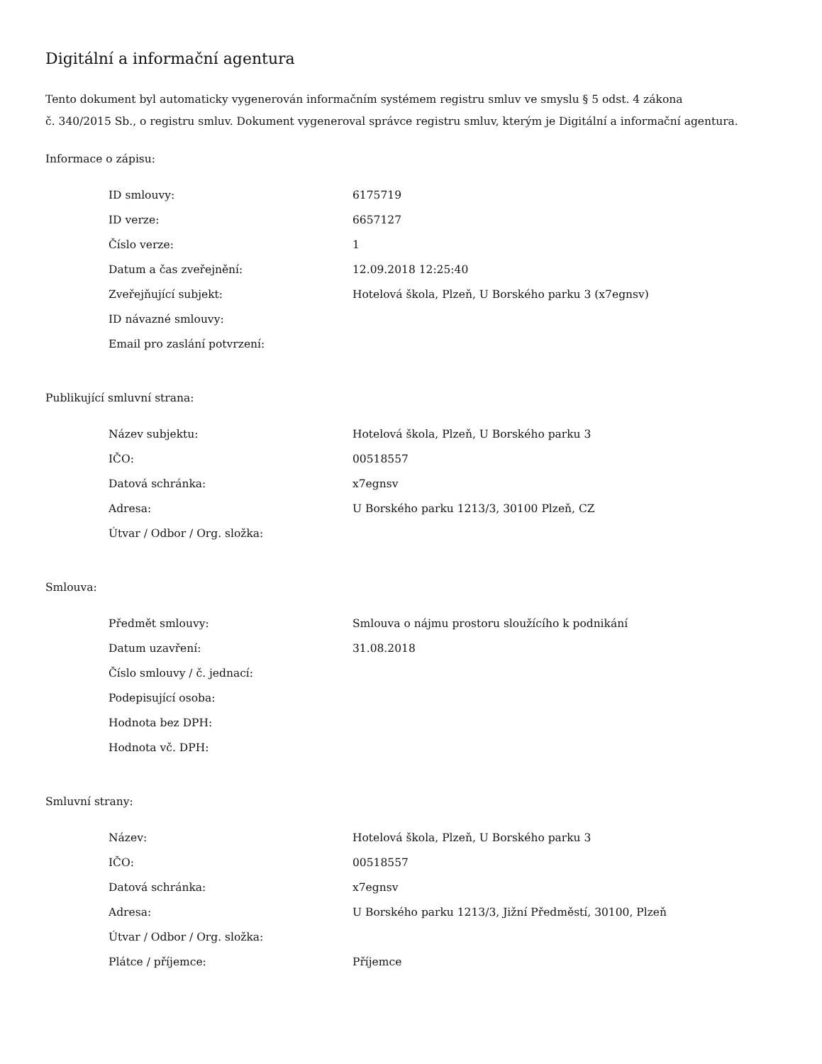Digitální a informační agentura
Tento dokument byl automaticky vygenerován informačním systémem registru smluv ve smyslu § 5 odst. 4 zákona
č. 340/2015 Sb., o registru smluv. Dokument vygeneroval správce registru smluv, kterým je Digitální a informační agentura.
Informace o zápisu:
| ID smlouvy: | 6175719 |
| ID verze: | 6657127 |
| Číslo verze: | 1 |
| Datum a čas zveřejnění: | 12.09.2018 12:25:40 |
| Zveřejňující subjekt: | Hotelová škola, Plzeň, U Borského parku 3 (x7egnsv) |
| ID návazné smlouvy: | |
| Email pro zaslání potvrzení: | |
Publikující smluvní strana:
| Název subjektu: | Hotelová škola, Plzeň, U Borského parku 3 |
| IČO: | 00518557 |
| Datová schránka: | x7egnsv |
| Adresa: | U Borského parku 1213/3, 30100 Plzeň, CZ |
| Útvar / Odbor / Org. složka: | |
Smlouva:
| Předmět smlouvy: | Smlouva o nájmu prostoru sloužícího k podnikání |
| Datum uzavření: | 31.08.2018 |
| Číslo smlouvy / č. jednací: | |
| Podepisující osoba: | |
| Hodnota bez DPH: | |
| Hodnota vč. DPH: | |
Smluvní strany:
| Název: | Hotelová škola, Plzeň, U Borského parku 3 |
| IČO: | 00518557 |
| Datová schránka: | x7egnsv |
| Adresa: | U Borského parku 1213/3, Jižní Předměstí, 30100, Plzeň |
| Útvar / Odbor / Org. složka: | |
| Plátce / příjemce: | Příjemce |